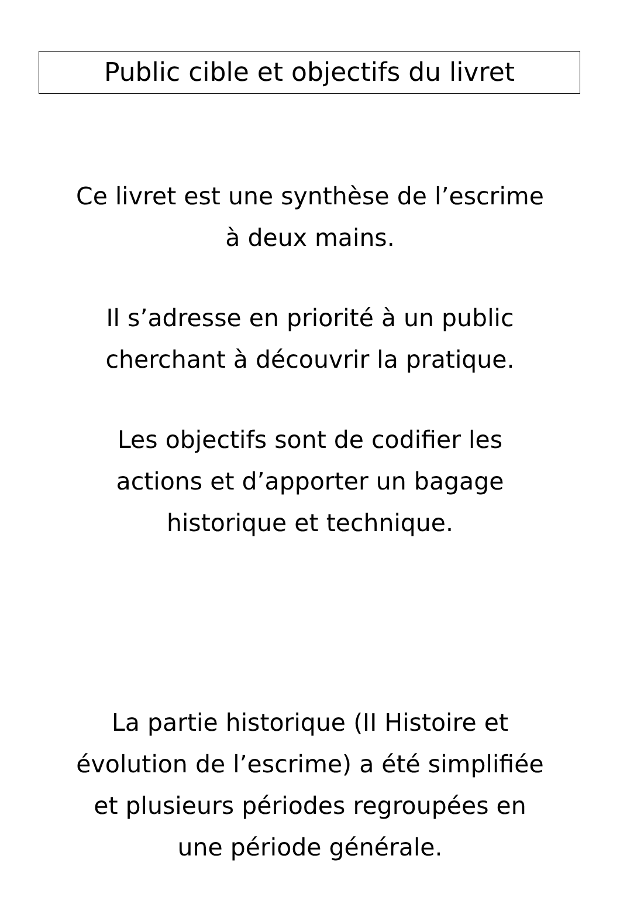Public cible et objectifs du livret
Ce livret est une synthèse de l’escrime
à deux mains.
Il s’adresse en priorité à un public
cherchant à découvrir la pratique.
Les objectifs sont de codifier les
actions et d’apporter un bagage
historique et technique.
La partie historique (II Histoire et
évolution de l’escrime) a été simplifiée
et plusieurs périodes regroupées en
une période générale.